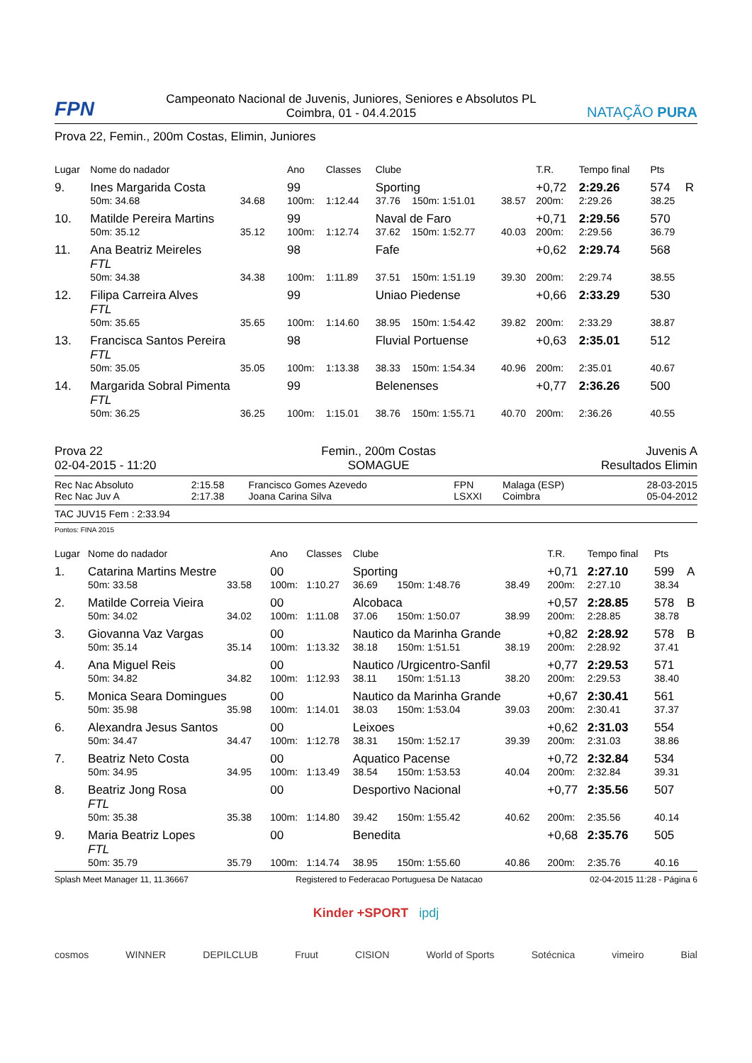FPN
Campeonato Nacional de Juvenis, Juniores, Seniores e Absolutos PL
Coimbra, 01 - 04.4.2015
NATAÇÃO PURA
Prova 22, Femin., 200m Costas, Elimin, Juniores
| Lugar | Nome do nadador | | Ano | Classes | Clube | | | T.R. | Tempo final | Pts | |
| 9. | Ines Margarida Costa | | 99 | | Sporting | | | +0,72 | 2:29.26 | 574 | R |
| | 50m: 34.68 | 34.68 | 100m: | 1:12.44 | 37.76 | 150m: 1:51.01 | 38.57 | 200m: | 2:29.26 | 38.25 | |
| 10. | Matilde Pereira Martins | | 99 | | Naval de Faro | | | +0,71 | 2:29.56 | 570 | |
| | 50m: 35.12 | 35.12 | 100m: | 1:12.74 | 37.62 | 150m: 1:52.77 | 40.03 | 200m: | 2:29.56 | 36.79 | |
| 11. | Ana Beatriz Meireles | | 98 | | Fafe | | | +0,62 | 2:29.74 | 568 | |
| | FTL | | | | | | | | | | |
| | 50m: 34.38 | 34.38 | 100m: | 1:11.89 | 37.51 | 150m: 1:51.19 | 39.30 | 200m: | 2:29.74 | 38.55 | |
| 12. | Filipa Carreira Alves | | 99 | | Uniao Piedense | | | +0,66 | 2:33.29 | 530 | |
| | FTL | | | | | | | | | | |
| | 50m: 35.65 | 35.65 | 100m: | 1:14.60 | 38.95 | 150m: 1:54.42 | 39.82 | 200m: | 2:33.29 | 38.87 | |
| 13. | Francisca Santos Pereira | | 98 | | Fluvial Portuense | | | +0,63 | 2:35.01 | 512 | |
| | FTL | | | | | | | | | | |
| | 50m: 35.05 | 35.05 | 100m: | 1:13.38 | 38.33 | 150m: 1:54.34 | 40.96 | 200m: | 2:35.01 | 40.67 | |
| 14. | Margarida Sobral Pimenta | | 99 | | Belenenses | | | +0,77 | 2:36.26 | 500 | |
| | FTL | | | | | | | | | | |
| | 50m: 36.25 | 36.25 | 100m: | 1:15.01 | 38.76 | 150m: 1:55.71 | 40.70 | 200m: | 2:36.26 | 40.55 | |
Prova 22
02-04-2015 - 11:20
Femin., 200m Costas
SOMAGUE
Juvenis A
Resultados Elimin
| Rec Nac Absoluto | 2:15.58 | Francisco Gomes Azevedo | FPN | Malaga (ESP) | 28-03-2015 |
| Rec Nac Juv A | 2:17.38 | Joana Carina Silva | LSXXI | Coimbra | 05-04-2012 |
TAC JUV15 Fem : 2:33.94
Pontos: FINA 2015
| Lugar | Nome do nadador | | Ano | Classes | Clube | | | T.R. | Tempo final | Pts | |
| 1. | Catarina Martins Mestre | | 00 | | Sporting | | | +0,71 | 2:27.10 | 599 | A |
| | 50m: 33.58 | 33.58 | 100m: | 1:10.27 | 36.69 | 150m: 1:48.76 | 38.49 | 200m: | 2:27.10 | 38.34 | |
| 2. | Matilde Correia Vieira | | 00 | | Alcobaca | | | +0,57 | 2:28.85 | 578 | B |
| | 50m: 34.02 | 34.02 | 100m: | 1:11.08 | 37.06 | 150m: 1:50.07 | 38.99 | 200m: | 2:28.85 | 38.78 | |
| 3. | Giovanna Vaz Vargas | | 00 | | Nautico da Marinha Grande | | | +0,82 | 2:28.92 | 578 | B |
| | 50m: 35.14 | 35.14 | 100m: | 1:13.32 | 38.18 | 150m: 1:51.51 | 38.19 | 200m: | 2:28.92 | 37.41 | |
| 4. | Ana Miguel Reis | | 00 | | Nautico /Urgicentro-Sanfil | | | +0,77 | 2:29.53 | 571 | |
| | 50m: 34.82 | 34.82 | 100m: | 1:12.93 | 38.11 | 150m: 1:51.13 | 38.20 | 200m: | 2:29.53 | 38.40 | |
| 5. | Monica Seara Domingues | | 00 | | Nautico da Marinha Grande | | | +0,67 | 2:30.41 | 561 | |
| | 50m: 35.98 | 35.98 | 100m: | 1:14.01 | 38.03 | 150m: 1:53.04 | 39.03 | 200m: | 2:30.41 | 37.37 | |
| 6. | Alexandra Jesus Santos | | 00 | | Leixoes | | | +0,62 | 2:31.03 | 554 | |
| | 50m: 34.47 | 34.47 | 100m: | 1:12.78 | 38.31 | 150m: 1:52.17 | 39.39 | 200m: | 2:31.03 | 38.86 | |
| 7. | Beatriz Neto Costa | | 00 | | Aquatico Pacense | | | +0,72 | 2:32.84 | 534 | |
| | 50m: 34.95 | 34.95 | 100m: | 1:13.49 | 38.54 | 150m: 1:53.53 | 40.04 | 200m: | 2:32.84 | 39.31 | |
| 8. | Beatriz Jong Rosa | | 00 | | Desportivo Nacional | | | +0,77 | 2:35.56 | 507 | |
| | FTL | | | | | | | | | | |
| | 50m: 35.38 | 35.38 | 100m: | 1:14.80 | 39.42 | 150m: 1:55.42 | 40.62 | 200m: | 2:35.56 | 40.14 | |
| 9. | Maria Beatriz Lopes | | 00 | | Benedita | | | +0,68 | 2:35.76 | 505 | |
| | FTL | | | | | | | | | | |
| | 50m: 35.79 | 35.79 | 100m: | 1:14.74 | 38.95 | 150m: 1:55.60 | 40.86 | 200m: | 2:35.76 | 40.16 | |
Splash Meet Manager 11, 11.36667 Registered to Federacao Portuguesa De Natacao 02-04-2015 11:28 - Página 6
Kinder +SPORT ipdj
cosmos WINNER DEPILCLUB Fruut CISION World of Sports Sotécnica vimeiro Bial